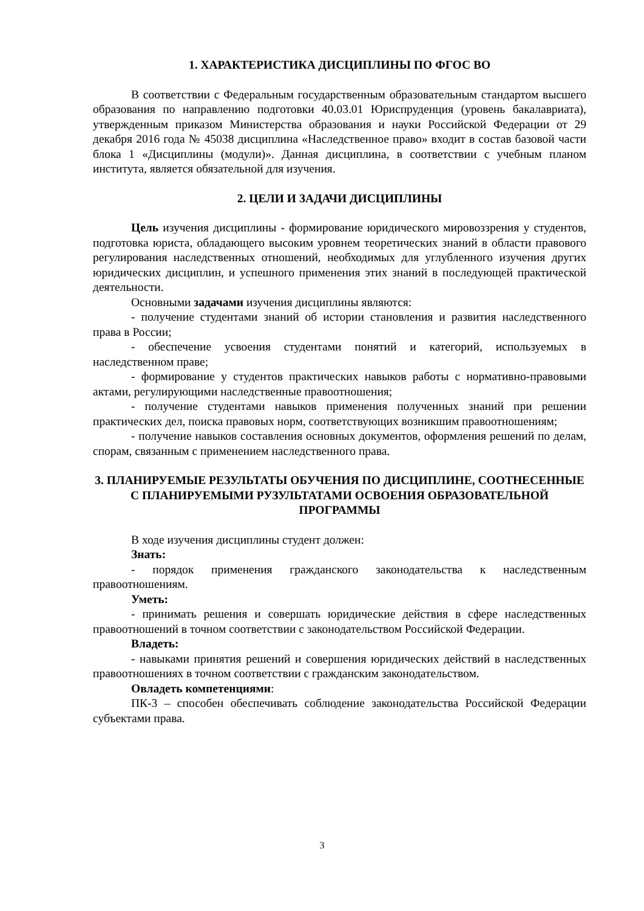1. ХАРАКТЕРИСТИКА ДИСЦИПЛИНЫ ПО ФГОС ВО
В соответствии с Федеральным государственным образовательным стандартом высшего образования по направлению подготовки 40.03.01 Юриспруденция (уровень бакалавриата), утвержденным приказом Министерства образования и науки Российской Федерации от 29 декабря 2016 года № 45038 дисциплина «Наследственное право» входит в состав базовой части блока 1 «Дисциплины (модули)». Данная дисциплина, в соответствии с учебным планом института, является обязательной для изучения.
2. ЦЕЛИ И ЗАДАЧИ ДИСЦИПЛИНЫ
Цель изучения дисциплины - формирование юридического мировоззрения у студентов, подготовка юриста, обладающего высоким уровнем теоретических знаний в области правового регулирования наследственных отношений, необходимых для углубленного изучения других юридических дисциплин, и успешного применения этих знаний в последующей практической деятельности.
Основными задачами изучения дисциплины являются:
- получение студентами знаний об истории становления и развития наследственного права в России;
- обеспечение усвоения студентами понятий и категорий, используемых в наследственном праве;
- формирование у студентов практических навыков работы с нормативно-правовыми актами, регулирующими наследственные правоотношения;
- получение студентами навыков применения полученных знаний при решении практических дел, поиска правовых норм, соответствующих возникшим правоотношениям;
- получение навыков составления основных документов, оформления решений по делам, спорам, связанным с применением наследственного права.
3. ПЛАНИРУЕМЫЕ РЕЗУЛЬТАТЫ ОБУЧЕНИЯ ПО ДИСЦИПЛИНЕ, СООТНЕСЕННЫЕ С ПЛАНИРУЕМЫМИ РУЗУЛЬТАТАМИ ОСВОЕНИЯ ОБРАЗОВАТЕЛЬНОЙ ПРОГРАММЫ
В ходе изучения дисциплины студент должен:
Знать:
- порядок применения гражданского законодательства к наследственным правоотношениям.
Уметь:
- принимать решения и совершать юридические действия в сфере наследственных правоотношений в точном соответствии с законодательством Российской Федерации.
Владеть:
- навыками принятия решений и совершения юридических действий в наследственных правоотношениях в точном соответствии с гражданским законодательством.
Овладеть компетенциями:
ПК-3 – способен обеспечивать соблюдение законодательства Российской Федерации субъектами права.
3